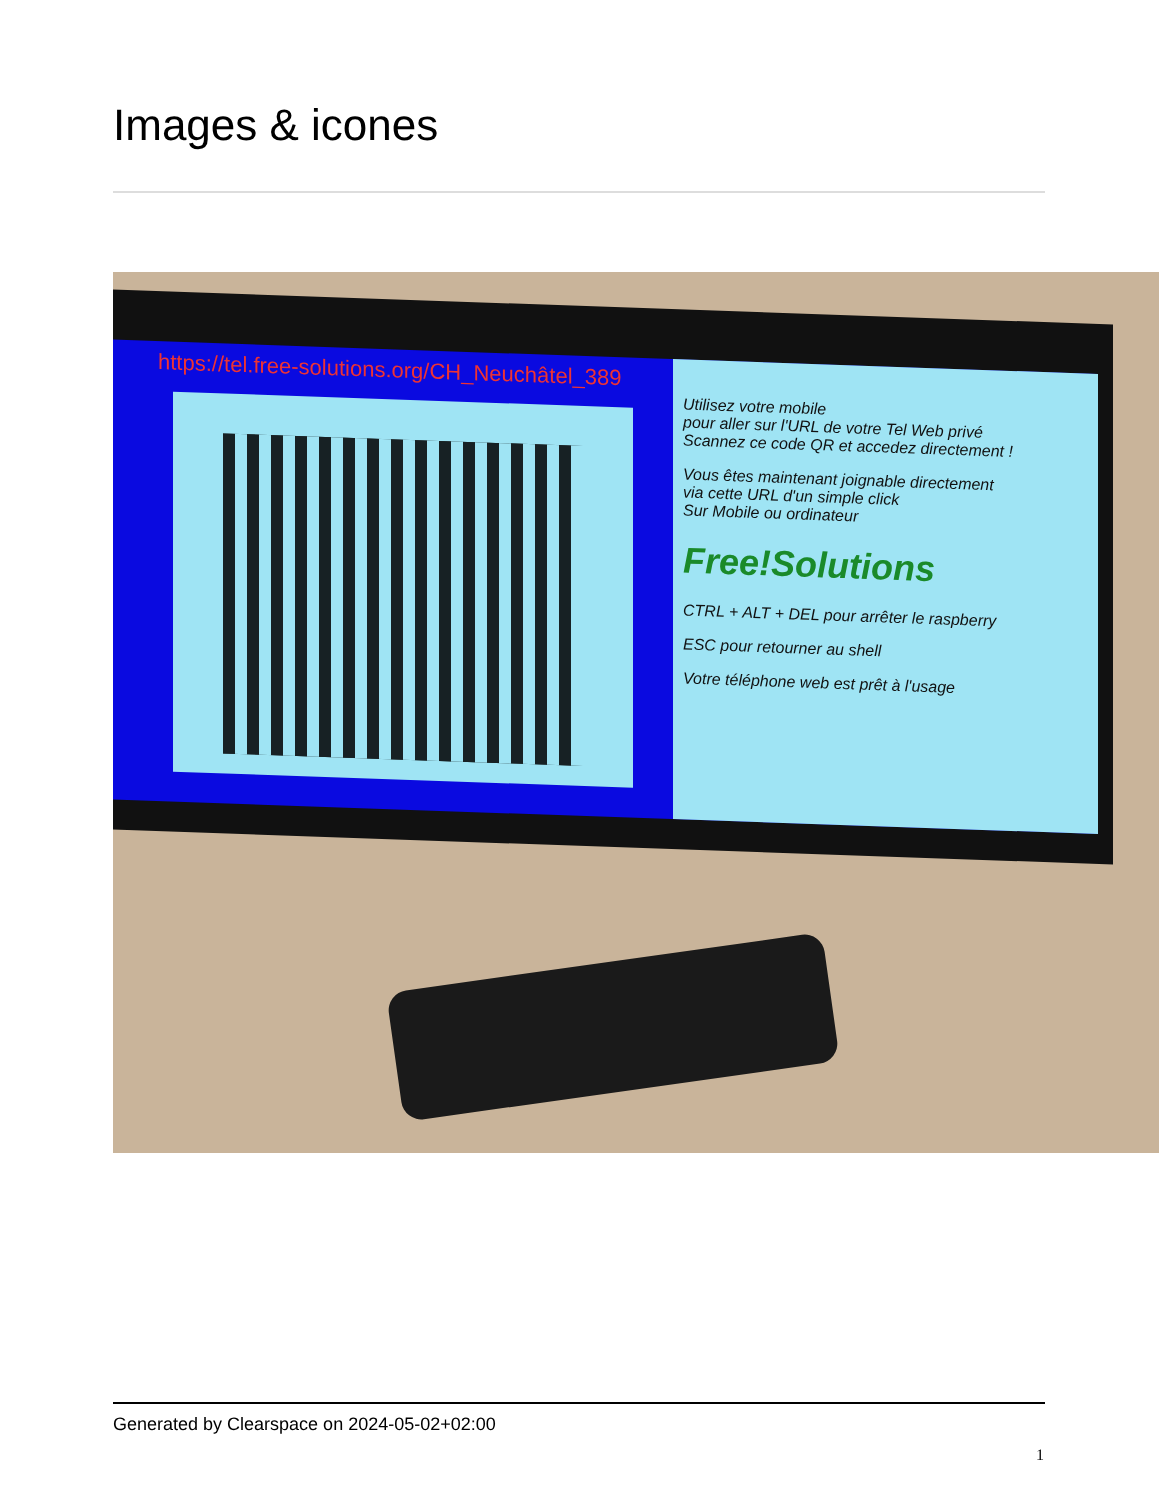Images & icones
https://tel.free-solutions.org/CH_Neuchâtel_389
Utilisez votre mobile
pour aller sur l'URL de votre Tel Web privé
Scannez ce code QR et accedez directement !
Vous êtes maintenant joignable directement
via cette URL d'un simple click
Sur Mobile ou ordinateur
Free!Solutions
CTRL + ALT + DEL pour arrêter le raspberry
ESC pour retourner au shell
Votre téléphone web est prêt à l'usage
Generated by Clearspace on 2024-05-02+02:00
1